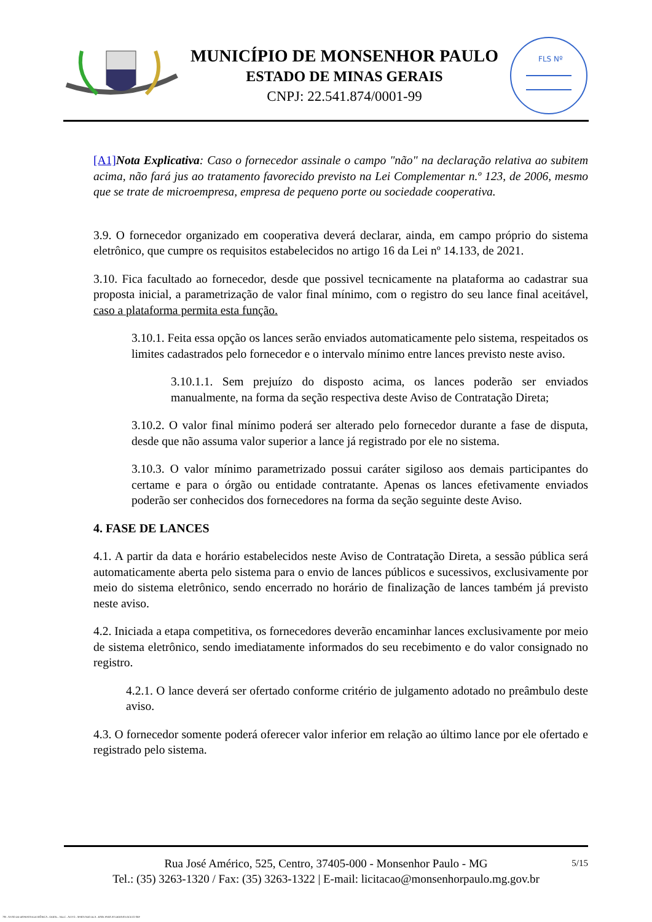MUNICÍPIO DE MONSENHOR PAULO
ESTADO DE MINAS GERAIS
CNPJ: 22.541.874/0001-99
FLS Nº
[A1] Nota Explicativa: Caso o fornecedor assinale o campo "não" na declaração relativa ao subitem acima, não fará jus ao tratamento favorecido previsto na Lei Complementar n.º 123, de 2006, mesmo que se trate de microempresa, empresa de pequeno porte ou sociedade cooperativa.
3.9. O fornecedor organizado em cooperativa deverá declarar, ainda, em campo próprio do sistema eletrônico, que cumpre os requisitos estabelecidos no artigo 16 da Lei nº 14.133, de 2021.
3.10. Fica facultado ao fornecedor, desde que possivel tecnicamente na plataforma ao cadastrar sua proposta inicial, a parametrização de valor final mínimo, com o registro do seu lance final aceitável, caso a plataforma permita esta função.
3.10.1. Feita essa opção os lances serão enviados automaticamente pelo sistema, respeitados os limites cadastrados pelo fornecedor e o intervalo mínimo entre lances previsto neste aviso.
3.10.1.1. Sem prejuízo do disposto acima, os lances poderão ser enviados manualmente, na forma da seção respectiva deste Aviso de Contratação Direta;
3.10.2. O valor final mínimo poderá ser alterado pelo fornecedor durante a fase de disputa, desde que não assuma valor superior a lance já registrado por ele no sistema.
3.10.3. O valor mínimo parametrizado possui caráter sigiloso aos demais participantes do certame e para o órgão ou entidade contratante. Apenas os lances efetivamente enviados poderão ser conhecidos dos fornecedores na forma da seção seguinte deste Aviso.
4. FASE DE LANCES
4.1. A partir da data e horário estabelecidos neste Aviso de Contratação Direta, a sessão pública será automaticamente aberta pelo sistema para o envio de lances públicos e sucessivos, exclusivamente por meio do sistema eletrônico, sendo encerrado no horário de finalização de lances também já previsto neste aviso.
4.2. Iniciada a etapa competitiva, os fornecedores deverão encaminhar lances exclusivamente por meio de sistema eletrônico, sendo imediatamente informados do seu recebimento e do valor consignado no registro.
4.2.1. O lance deverá ser ofertado conforme critério de julgamento adotado no preâmbulo deste aviso.
4.3. O fornecedor somente poderá oferecer valor inferior em relação ao último lance por ele ofertado e registrado pelo sistema.
Rua José Américo, 525, Centro, 37405-000 - Monsenhor Paulo - MG
Tel.: (35) 3263-1320 / Fax: (35) 3263-1322 | E-mail: licitacao@monsenhorpaulo.mg.gov.br
5/15
780 - AVISO DE DISPENSA ELETRÔNICA - GERAL - NLLC - ATIVO - APROVADO DLA - BASE PARA AS DEMAIS EXCETO SRP